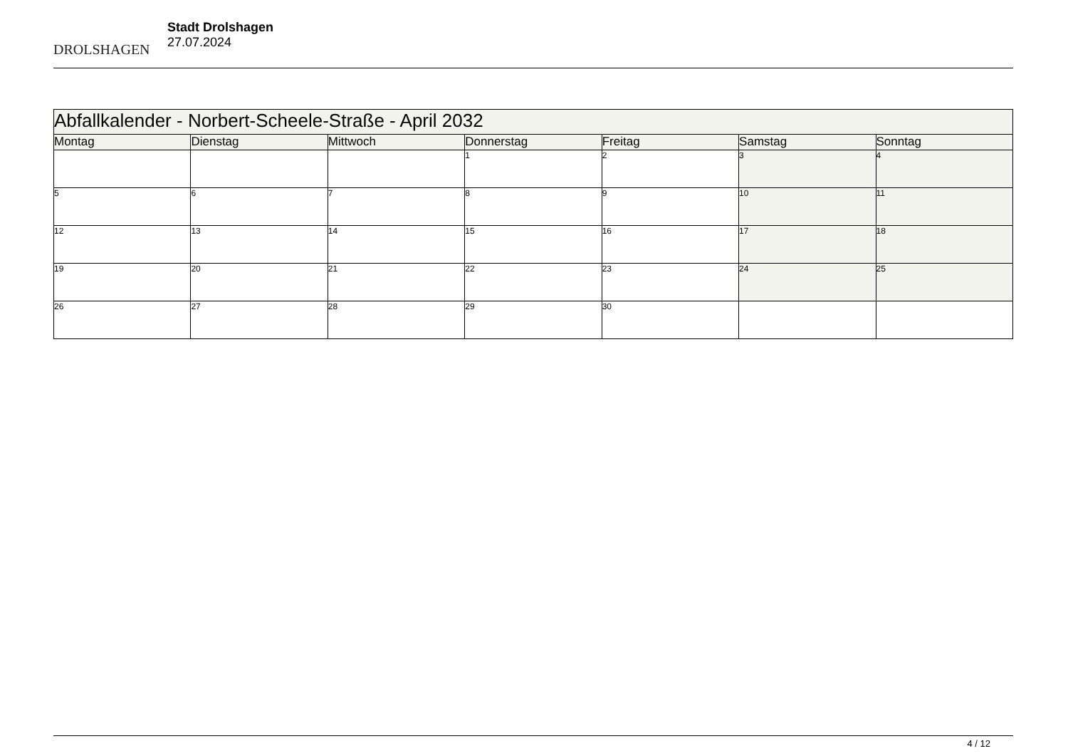DROLSHAGEN
Stadt Drolshagen
27.07.2024
| Abfallkalender - Norbert-Scheele-Straße - April 2032 | | | | | | |
| --- | --- | --- | --- | --- | --- | --- |
| Montag | Dienstag | Mittwoch | Donnerstag | Freitag | Samstag | Sonntag |
| | | | 1 | 2 | 3 | 4 |
| 5 | 6 | 7 | 8 | 9 | 10 | 11 |
| 12 | 13 | 14 | 15 | 16 | 17 | 18 |
| 19 | 20 | 21 | 22 | 23 | 24 | 25 |
| 26 | 27 | 28 | 29 | 30 | | |
4 / 12